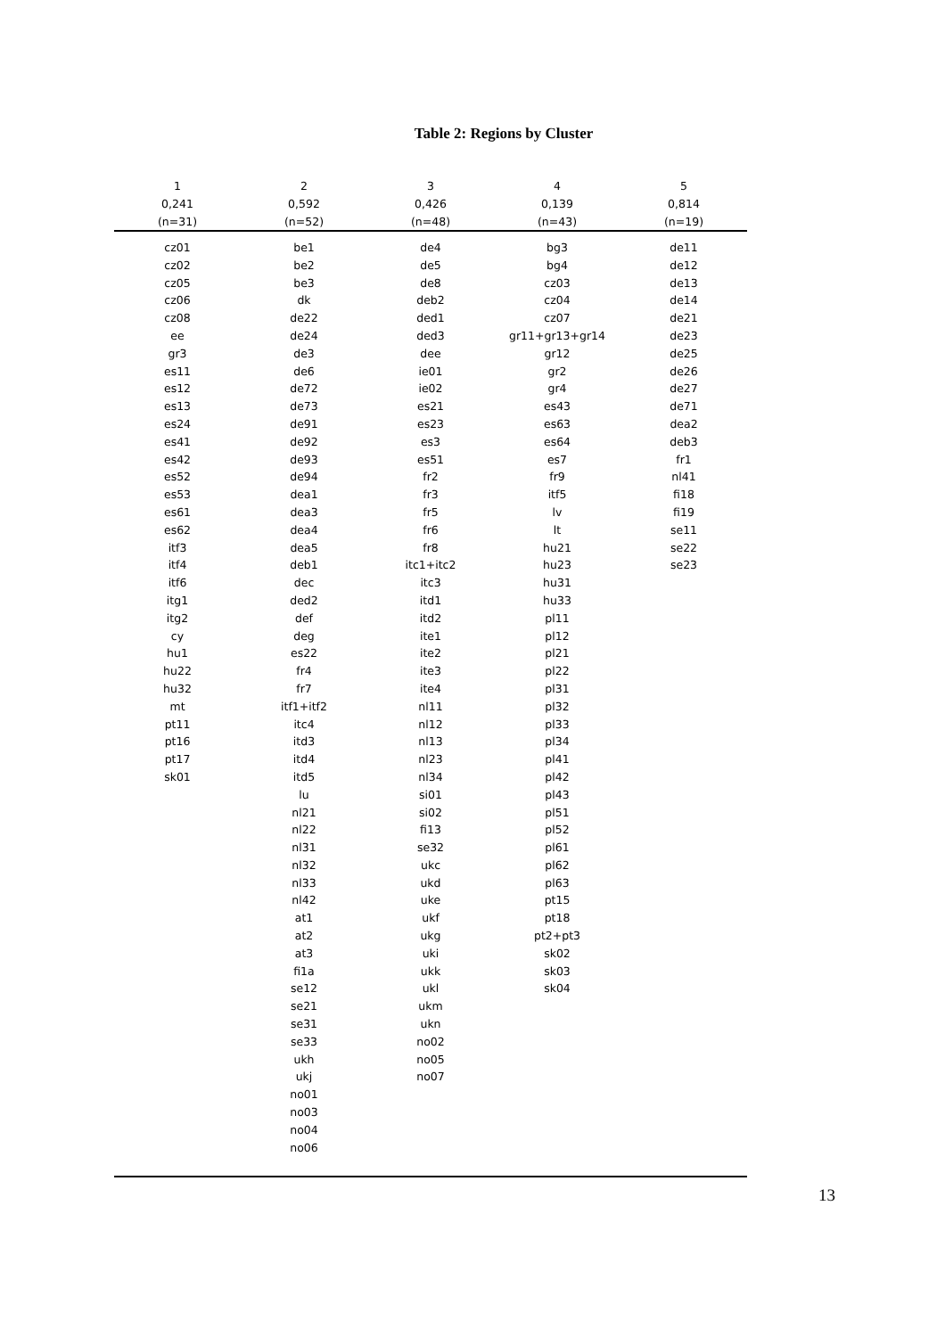Table 2: Regions by Cluster
| 1 | 2 | 3 | 4 | 5 |
| --- | --- | --- | --- | --- |
| 0,241 | 0,592 | 0,426 | 0,139 | 0,814 |
| (n=31) | (n=52) | (n=48) | (n=43) | (n=19) |
| cz01 | be1 | de4 | bg3 | de11 |
| cz02 | be2 | de5 | bg4 | de12 |
| cz05 | be3 | de8 | cz03 | de13 |
| cz06 | dk | deb2 | cz04 | de14 |
| cz08 | de22 | ded1 | cz07 | de21 |
| ee | de24 | ded3 | gr11+gr13+gr14 | de23 |
| gr3 | de3 | dee | gr12 | de25 |
| es11 | de6 | ie01 | gr2 | de26 |
| es12 | de72 | ie02 | gr4 | de27 |
| es13 | de73 | es21 | es43 | de71 |
| es24 | de91 | es23 | es63 | dea2 |
| es41 | de92 | es3 | es64 | deb3 |
| es42 | de93 | es51 | es7 | fr1 |
| es52 | de94 | fr2 | fr9 | nl41 |
| es53 | dea1 | fr3 | itf5 | fi18 |
| es61 | dea3 | fr5 | lv | fi19 |
| es62 | dea4 | fr6 | lt | se11 |
| itf3 | dea5 | fr8 | hu21 | se22 |
| itf4 | deb1 | itc1+itc2 | hu23 | se23 |
| itf6 | dec | itc3 | hu31 | |
| itg1 | ded2 | itd1 | hu33 | |
| itg2 | def | itd2 | pl11 | |
| cy | deg | ite1 | pl12 | |
| hu1 | es22 | ite2 | pl21 | |
| hu22 | fr4 | ite3 | pl22 | |
| hu32 | fr7 | ite4 | pl31 | |
| mt | itf1+itf2 | nl11 | pl32 | |
| pt11 | itc4 | nl12 | pl33 | |
| pt16 | itd3 | nl13 | pl34 | |
| pt17 | itd4 | nl23 | pl41 | |
| sk01 | itd5 | nl34 | pl42 | |
| | lu | si01 | pl43 | |
| | nl21 | si02 | pl51 | |
| | nl22 | fi13 | pl52 | |
| | nl31 | se32 | pl61 | |
| | nl32 | ukc | pl62 | |
| | nl33 | ukd | pl63 | |
| | nl42 | uke | pt15 | |
| | at1 | ukf | pt18 | |
| | at2 | ukg | pt2+pt3 | |
| | at3 | uki | sk02 | |
| | fi1a | ukk | sk03 | |
| | se12 | ukl | sk04 | |
| | se21 | ukm | | |
| | se31 | ukn | | |
| | se33 | no02 | | |
| | ukh | no05 | | |
| | ukj | no07 | | |
| | no01 | | | |
| | no03 | | | |
| | no04 | | | |
| | no06 | | | |
13